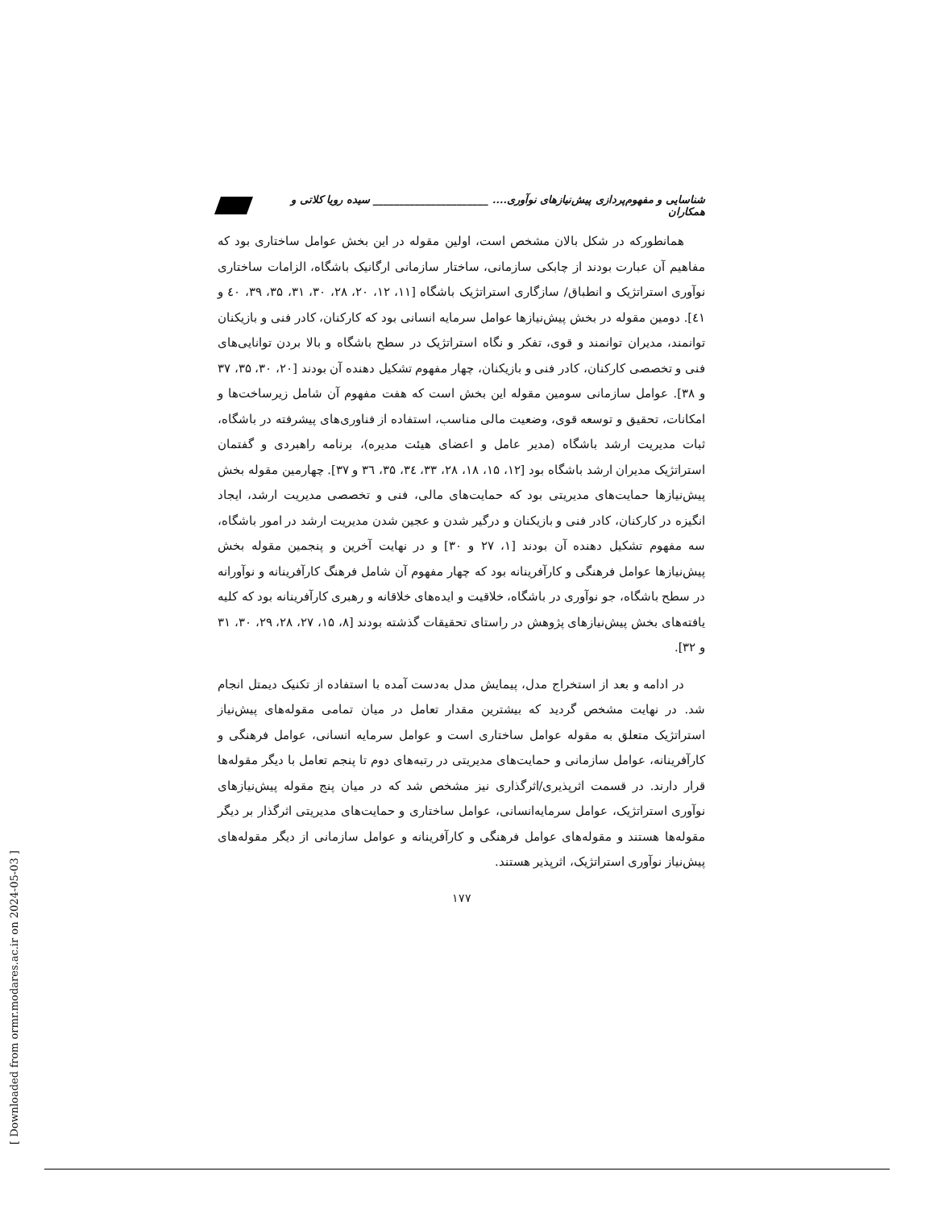شناسایی و مفهوم‌پردازی پیش‌نیازهای نوآوری.... ______________________ سیده رویا کلاتی و همکاران
همانطورکه در شکل بالان مشخص است، اولین مقوله در این بخش عوامل ساختاری بود که مفاهیم آن عبارت بودند از چابکی سازمانی، ساختار سازمانی ارگانیک باشگاه، الزامات ساختاری نوآوری استراتژیک و انطباق/ سازگاری استراتژیک باشگاه [۱۱، ۱۲، ۲۰، ۲۸، ۳۰، ۳۱، ۳۵، ۳۹، ٤٠ و ٤١]. دومین مقوله در بخش پیش‌نیازها عوامل سرمایه انسانی بود که کارکنان، کادر فنی و بازیکنان توانمند، مدیران توانمند و قوی، تفکر و نگاه استراتژیک در سطح باشگاه و بالا بردن توانایی‌های فنی و تخصصی کارکنان، کادر فنی و بازیکنان، چهار مفهوم تشکیل دهنده آن بودند [۲۰، ۳۰، ۳۵، ۳۷ و ۳۸]. عوامل سازمانی سومین مقوله این بخش است که هفت مفهوم آن شامل زیرساخت‌ها و امکانات، تحقیق و توسعه قوی، وضعیت مالی مناسب، استفاده از فناوری‌های پیشرفته در باشگاه، ثبات مدیریت ارشد باشگاه (مدیر عامل و اعضای هیئت مدیره)، برنامه راهبردی و گفتمان استراتژیک مدیران ارشد باشگاه بود [۱۲، ۱۵، ۱۸، ۲۸، ۳۳، ۳٤، ۳۵، ۳٦ و ۳۷]. چهارمین مقوله بخش پیش‌نیازها حمایت‌های مدیریتی بود که حمایت‌های مالی، فنی و تخصصی مدیریت ارشد، ایجاد انگیزه در کارکنان، کادر فنی و بازیکنان و درگیر شدن و عجین شدن مدیریت ارشد در امور باشگاه، سه مفهوم تشکیل دهنده آن بودند [۱، ۲۷ و ۳۰] و در نهایت آخرین و پنجمین مقوله بخش پیش‌نیازها عوامل فرهنگی و کارآفرینانه بود که چهار مفهوم آن شامل فرهنگ کارآفرینانه و نوآورانه در سطح باشگاه، جو نوآوری در باشگاه، خلاقیت و ایده‌های خلاقانه و رهبری کارآفرینانه بود که کلیه یافته‌های بخش پیش‌نیازهای پژوهش در راستای تحقیقات گذشته بودند [۸، ۱۵، ۲۷، ۲۸، ۲۹، ۳۰، ۳۱ و ۳۲].
در ادامه و بعد از استخراج مدل، پیمایش مدل به‌دست آمده با استفاده از تکنیک دیمتل انجام شد. در نهایت مشخص گردید که بیشترین مقدار تعامل در میان تمامی مقوله‌های پیش‌نیاز استراتژیک متعلق به مقوله عوامل ساختاری است و عوامل سرمایه انسانی، عوامل فرهنگی و کارآفرینانه، عوامل سازمانی و حمایت‌های مدیریتی در رتبه‌های دوم تا پنجم تعامل با دیگر مقوله‌ها قرار دارند. در قسمت اثرپذیری/اثرگذاری نیز مشخص شد که در میان پنج مقوله پیش‌نیازهای نوآوری استراتژیک، عوامل سرمایه‌انسانی، عوامل ساختاری و حمایت‌های مدیریتی اثرگذار بر دیگر مقوله‌ها هستند و مقوله‌های عوامل فرهنگی و کارآفرینانه و عوامل سازمانی از دیگر مقوله‌های پیش‌نیاز نوآوری استراتژیک، اثرپذیر هستند.
۱۷۷
[ Downloaded from ormr.modares.ac.ir on 2024-05-03 ]